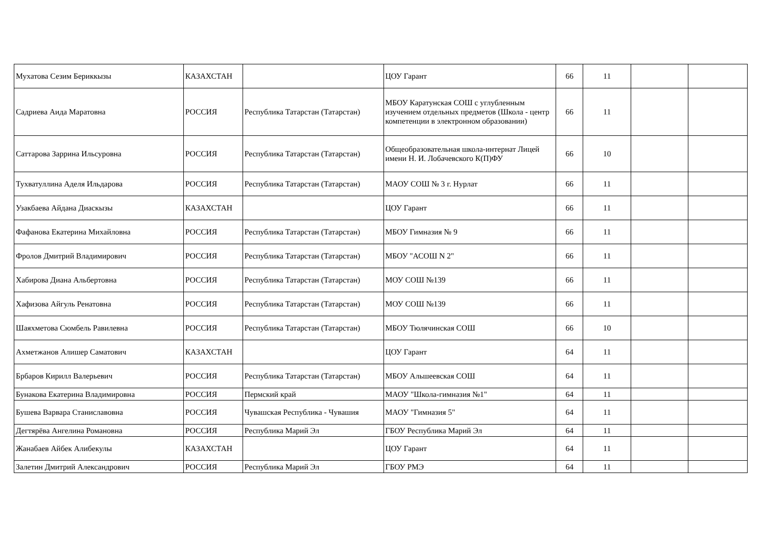| Мухатова Сезим Бериккызы | КАЗАХСТАН | | ЦОУ Гарант | 66 | 11 | | |
| Садриева Аида Маратовна | РОССИЯ | Республика Татарстан (Татарстан) | МБОУ Каратунская СОШ с углубленным изучением отдельных предметов (Школа - центр компетенции в электронном образовании) | 66 | 11 | | |
| Саттарова Заррина Ильсуровна | РОССИЯ | Республика Татарстан (Татарстан) | Общеобразовательная школа-интернат Лицей имени Н. И. Лобачевского К(П)ФУ | 66 | 10 | | |
| Тухватуллина Аделя Ильдарова | РОССИЯ | Республика Татарстан (Татарстан) | МАОУ СОШ № 3 г. Нурлат | 66 | 11 | | |
| Узакбаева Айдана Диаскызы | КАЗАХСТАН | | ЦОУ Гарант | 66 | 11 | | |
| Фафанова Екатерина Михайловна | РОССИЯ | Республика Татарстан (Татарстан) | МБОУ Гимназия № 9 | 66 | 11 | | |
| Фролов Дмитрий Владимирович | РОССИЯ | Республика Татарстан (Татарстан) | МБОУ "АСОШ N 2" | 66 | 11 | | |
| Хабирова Диана Альбертовна | РОССИЯ | Республика Татарстан (Татарстан) | МОУ СОШ №139 | 66 | 11 | | |
| Хафизова Айгуль Ренатовна | РОССИЯ | Республика Татарстан (Татарстан) | МОУ СОШ №139 | 66 | 11 | | |
| Шаяхметова Сюмбель Равилевна | РОССИЯ | Республика Татарстан (Татарстан) | МБОУ Тюлячинская СОШ | 66 | 10 | | |
| Ахметжанов Алишер Саматович | КАЗАХСТАН | | ЦОУ Гарант | 64 | 11 | | |
| Брбаров Кирилл Валерьевич | РОССИЯ | Республика Татарстан (Татарстан) | МБОУ Альшеевская СОШ | 64 | 11 | | |
| Бунакова Екатерина Владимировна | РОССИЯ | Пермский край | МАОУ "Школа-гимназия №1" | 64 | 11 | | |
| Бушева Варвара Станиславовна | РОССИЯ | Чувашская Республика - Чувашия | МАОУ "Гимназия 5" | 64 | 11 | | |
| Дегтярёва Ангелина Романовна | РОССИЯ | Республика Марий Эл | ГБОУ Республика Марий Эл | 64 | 11 | | |
| Жанабаев Айбек Алибекулы | КАЗАХСТАН | | ЦОУ Гарант | 64 | 11 | | |
| Залетин Дмитрий Александрович | РОССИЯ | Республика Марий Эл | ГБОУ РМЭ | 64 | 11 | | |